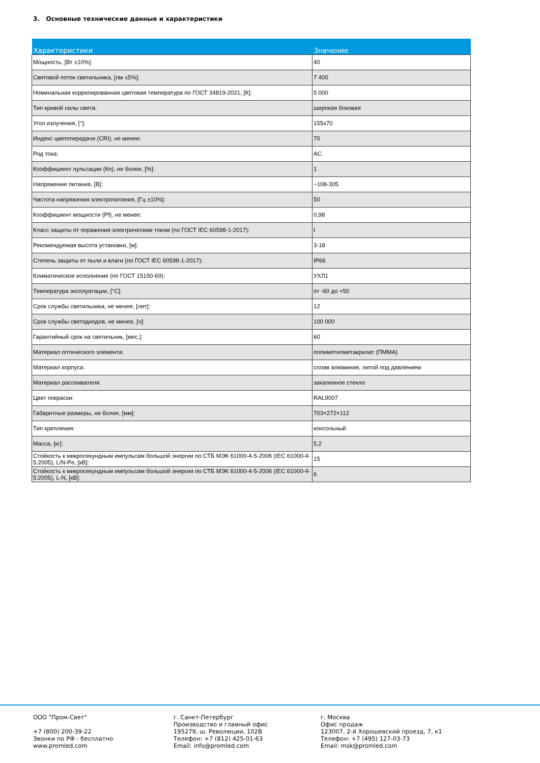3. Основные технические данные и характеристики
| Характеристики | Значение |
| --- | --- |
| Мощность, [Вт ±10%]: | 40 |
| Световой поток светильника, [лм ±5%]: | 7 400 |
| Номинальная коррелированная цветовая температура по ГОСТ 34819-2021, [К]: | 5 000 |
| Тип кривой силы света: | широкая боковая |
| Угол излучения, [°]: | 155x70 |
| Индекс цветопередачи (CRI), не менее: | 70 |
| Род тока: | AC |
| Коэффициент пульсации (Кп), не более, [%]: | 1 |
| Напряжение питания, [В]: | ~108-305 |
| Частота напряжения электропитания, [Гц ±10%]: | 50 |
| Коэффициент мощности (Pf), не менее: | 0,98 |
| Класс защиты от поражения электрическим током (по ГОСТ IEC 60598-1-2017): | I |
| Рекомендуемая высота установки, [м]: | 3-18 |
| Степень защиты от пыли и влаги (по ГОСТ IEC 60598-1-2017): | IP66 |
| Климатическое исполнение (по ГОСТ 15150-69): | УХЛ1 |
| Температура эксплуатации, [°С]: | от -60 до +50 |
| Срок службы светильника, не менее, [лет]: | 12 |
| Срок службы светодиодов, не менее, [ч]: | 100 000 |
| Гарантийный срок на светильник, [мес.]: | 60 |
| Материал оптического элемента: | полиметилметакрилат (ПММА) |
| Материал корпуса: | сплав алюминия, литой под давлением |
| Материал рассеивателя: | закаленное стекло |
| Цвет покраски: | RAL9007 |
| Габаритные размеры, не более, [мм]: | 703×272×112 |
| Тип крепления: | консольный |
| Масса, [кг]: | 5,2 |
| Стойкость к микросекундным импульсам большой энергии по СТБ МЭК 61000-4-5-2006 (IEC 61000-4-5:2005), L/N-Pe, [кВ]: | 15 |
| Стойкость к микросекундным импульсам большой энергии по СТБ МЭК 61000-4-5-2006 (IEC 61000-4-5:2005), L-N, [кВ]: | 6 |
ООО "Пром-Свет" +7 (800) 200-39-22 Звонки по РФ - бесплатно www.promled.com
г. Санкт-Петербург Производство и главный офис 195279, ш. Революции, 102В Телефон: +7 (812) 425-01-63 Email: info@promled.com
г. Москва Офис продаж 123007, 2-й Хорошевский проезд, 7, к1 Телефон: +7 (495) 127-03-73 Email: msk@promled.com